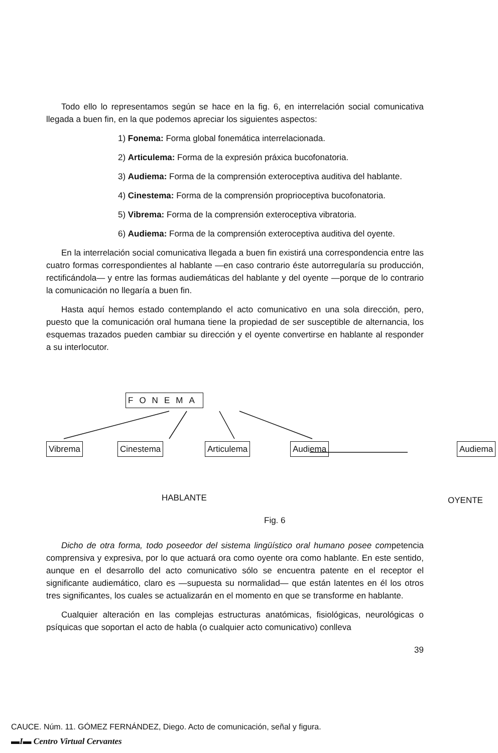Todo ello lo representamos según se hace en la fig. 6, en interrelación social comunicativa llegada a buen fin, en la que podemos apreciar los siguientes aspectos:
1) Fonema: Forma global fonemática interrelacionada.
2) Articulema: Forma de la expresión práxica bucofonatoria.
3) Audiema: Forma de la comprensión exteroceptiva auditiva del hablante.
4) Cinestema: Forma de la comprensión proprioceptiva bucofonatoria.
5) Vibrema: Forma de la comprensión exteroceptiva vibratoria.
6) Audiema: Forma de la comprensión exteroceptiva auditiva del oyente.
En la interrelación social comunicativa llegada a buen fin existirá una correspondencia entre las cuatro formas correspondientes al hablante —en caso contrario éste autorregularía su producción, rectificándola— y entre las formas audiemáticas del hablante y del oyente —porque de lo contrario la comunicación no llegaría a buen fin.
Hasta aquí hemos estado contemplando el acto comunicativo en una sola dirección, pero, puesto que la comunicación oral humana tiene la propiedad de ser susceptible de alternancia, los esquemas trazados pueden cambiar su dirección y el oyente convertirse en hablante al responder a su interlocutor.
FONEMA
Vibrema Cinestema Articulema Audiema Audiema
HABLANTE OYENTE
Fig. 6
Dicho de otra forma, todo poseedor del sistema lingüístico oral humano posee competencia comprensiva y expresiva, por lo que actuará ora como oyente ora como hablante. En este sentido, aunque en el desarrollo del acto comunicativo sólo se encuentra patente en el receptor el significante audiemático, claro es —supuesta su normalidad— que están latentes en él los otros tres significantes, los cuales se actualizarán en el momento en que se transforme en hablante.
Cualquier alteración en las complejas estructuras anatómicas, fisiológicas, neurológicas o psíquicas que soportan el acto de habla (o cualquier acto comunicativo) conlleva
39
CAUCE. Núm. 11. GÓMEZ FERNÁNDEZ, Diego. Acto de comunicación, señal y figura.
▬I▬ Centro Virtual Cervantes